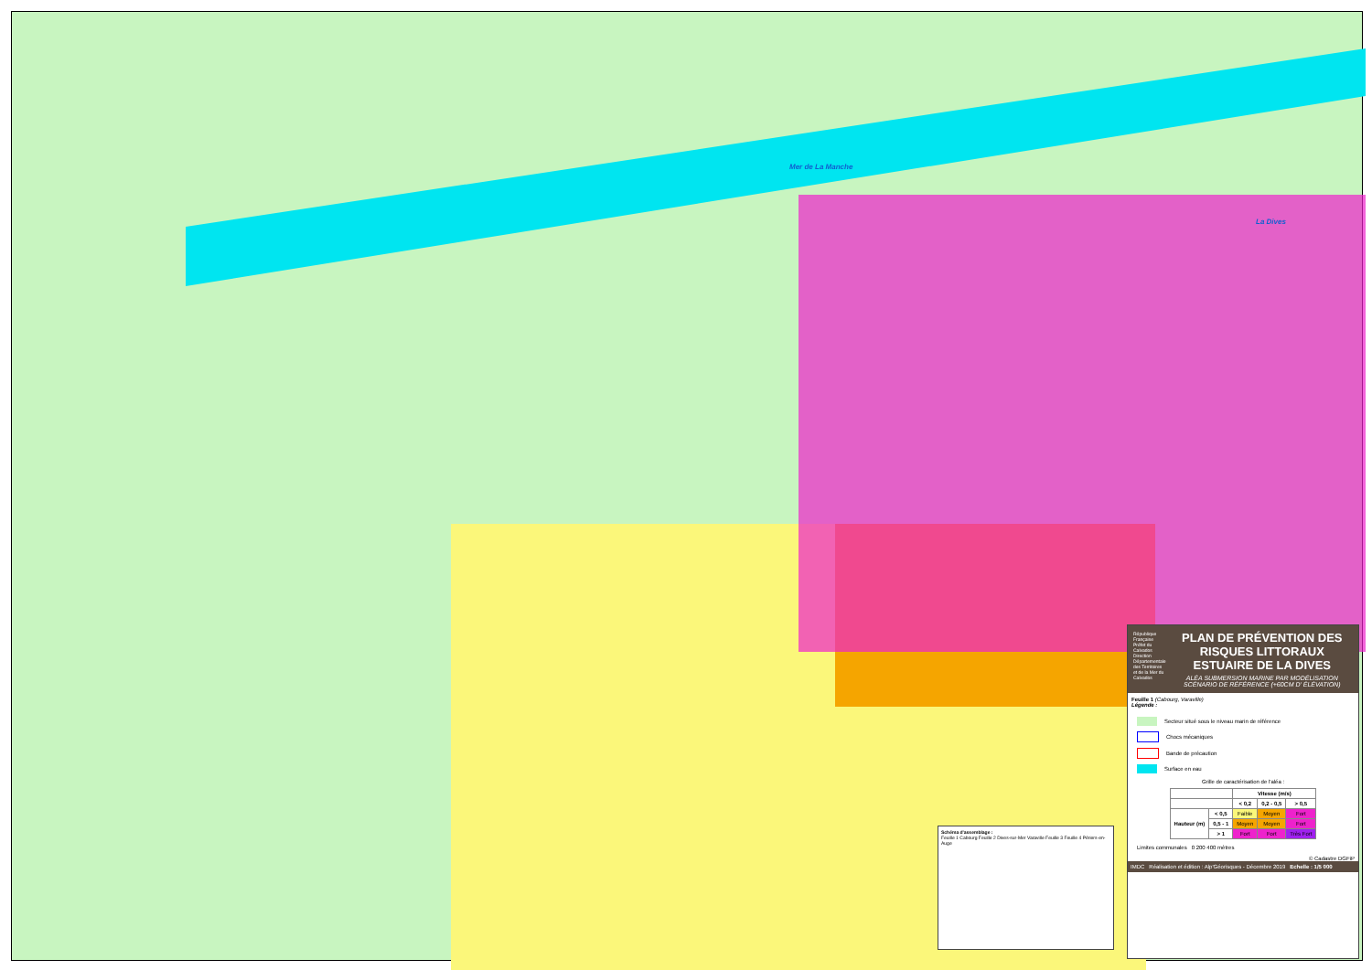Mer de La Manche
La Dives
Schéma d'assemblage :
Feuille 1 Cabourg Feuille 2 Dives-sur-Mer Varaville Feuille 3 Feuille 4 Périers-en-Auge
République Française
Préfet du Calvados
Direction Départementale des Territoires et de la Mer du Calvados
PLAN DE PRÉVENTION DES RISQUES LITTORAUX ESTUAIRE DE LA DIVES
ALÉA SUBMERSION MARINE PAR MODÉLISATION SCÉNARIO DE RÉFÉRENCE (+60CM D' ÉLÉVATION)
Feuille 1 (Cabourg, Varaville)
Légende :
Secteur situé sous le niveau marin de référence
Chocs mécaniques
Bande de précaution
Surface en eau
Grille de caractérisation de l'aléa :
| | | Vitesse (m/s) | | |
| --- | --- | --- | --- | --- |
| | | < 0,2 | 0,2 - 0,5 | > 0,5 |
| Hauteur (m) | < 0,5 | Faible | Moyen | Fort |
| | 0,5 - 1 | Moyen | Moyen | Fort |
| | > 1 | Fort | Fort | Très Fort |
Limites communales 0 200 400 mètres
© Cadastre DGFiP
IMDC Réalisation et édition : Alp'Géorisques - Décembre 2019 Echelle : 1/5 000